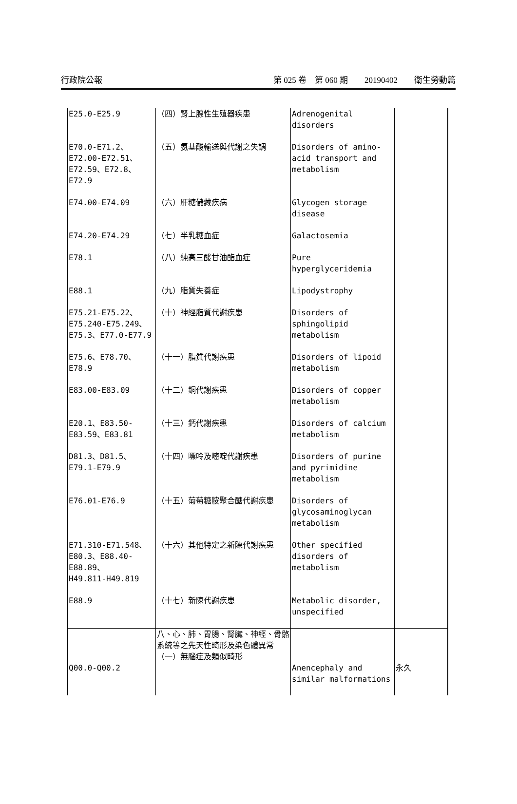行政院公報 第 025 卷　第 060 期　　20190402　　衛生勞動篇
| E25.0-E25.9 | （四）腎上腺性生殖器疾患 | Adrenogenital disorders | |
| E70.0-E71.2、 E72.00-E72.51、 E72.59、E72.8、E72.9 | （五）氨基酸輸送與代謝之失調 | Disorders of amino-acid transport and metabolism | |
| E74.00-E74.09 | （六）肝糖儲藏疾病 | Glycogen storage disease | |
| E74.20-E74.29 | （七）半乳糖血症 | Galactosemia | |
| E78.1 | （八）純高三酸甘油酯血症 | Pure hyperglyceridemia | |
| E88.1 | （九）脂質失養症 | Lipodystrophy | |
| E75.21-E75.22、 E75.240-E75.249、 E75.3、E77.0-E77.9 | （十）神經脂質代謝疾患 | Disorders of sphingolipid metabolism | |
| E75.6、E78.70、E78.9 | （十一）脂質代謝疾患 | Disorders of lipoid metabolism | |
| E83.00-E83.09 | （十二）銅代謝疾患 | Disorders of copper metabolism | |
| E20.1、E83.50-E83.59、E83.81 | （十三）鈣代謝疾患 | Disorders of calcium metabolism | |
| D81.3、D81.5、 E79.1-E79.9 | （十四）嘌呤及嘧啶代謝疾患 | Disorders of purine and pyrimidine metabolism | |
| E76.01-E76.9 | （十五）葡萄糖胺聚合醣代謝疾患 | Disorders of glycosaminoglycan metabolism | |
| E71.310-E71.548、 E80.3、E88.40-E88.89、 H49.811-H49.819 | （十六）其他特定之新陳代謝疾患 | Other specified disorders of metabolism | |
| E88.9 | （十七）新陳代謝疾患 | Metabolic disorder, unspecified | |
| Q00.0-Q00.2 | 八、心、肺、胃腸、腎臟、神經、骨骼系統等之先天性畸形及染色體異常 （一）無腦症及類似畸形 | Anencephaly and similar malformations | 永久 |